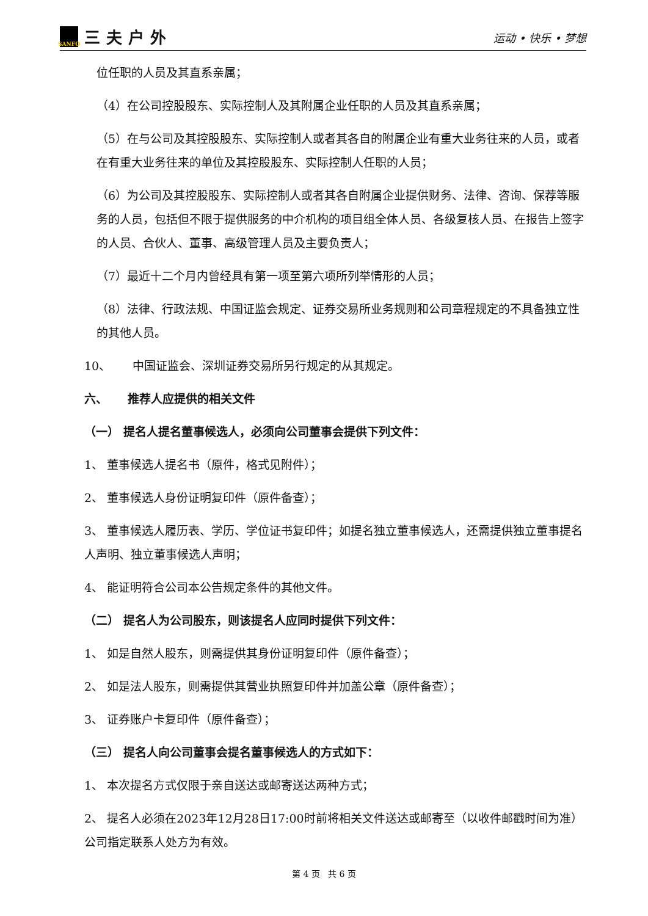SANFO
三夫户外
运动 • 快乐 • 梦想
位任职的人员及其直系亲属；
（4）在公司控股股东、实际控制人及其附属企业任职的人员及其直系亲属；
（5）在与公司及其控股股东、实际控制人或者其各自的附属企业有重大业务往来的人员，或者在有重大业务往来的单位及其控股股东、实际控制人任职的人员；
（6）为公司及其控股股东、实际控制人或者其各自附属企业提供财务、法律、咨询、保荐等服务的人员，包括但不限于提供服务的中介机构的项目组全体人员、各级复核人员、在报告上签字的人员、合伙人、董事、高级管理人员及主要负责人；
（7）最近十二个月内曾经具有第一项至第六项所列举情形的人员；
（8）法律、行政法规、中国证监会规定、证券交易所业务规则和公司章程规定的不具备独立性的其他人员。
10、 中国证监会、深圳证券交易所另行规定的从其规定。
六、 推荐人应提供的相关文件
（一） 提名人提名董事候选人，必须向公司董事会提供下列文件：
1、 董事候选人提名书（原件，格式见附件）；
2、 董事候选人身份证明复印件（原件备查）；
3、 董事候选人履历表、学历、学位证书复印件；如提名独立董事候选人，还需提供独立董事提名人声明、独立董事候选人声明；
4、 能证明符合公司本公告规定条件的其他文件。
（二） 提名人为公司股东，则该提名人应同时提供下列文件：
1、 如是自然人股东，则需提供其身份证明复印件（原件备查）；
2、 如是法人股东，则需提供其营业执照复印件并加盖公章（原件备查）；
3、 证券账户卡复印件（原件备查）；
（三） 提名人向公司董事会提名董事候选人的方式如下：
1、 本次提名方式仅限于亲自送达或邮寄送达两种方式；
2、 提名人必须在2023年12月28日17:00时前将相关文件送达或邮寄至（以收件邮戳时间为准）公司指定联系人处方为有效。
第 4 页 共 6 页